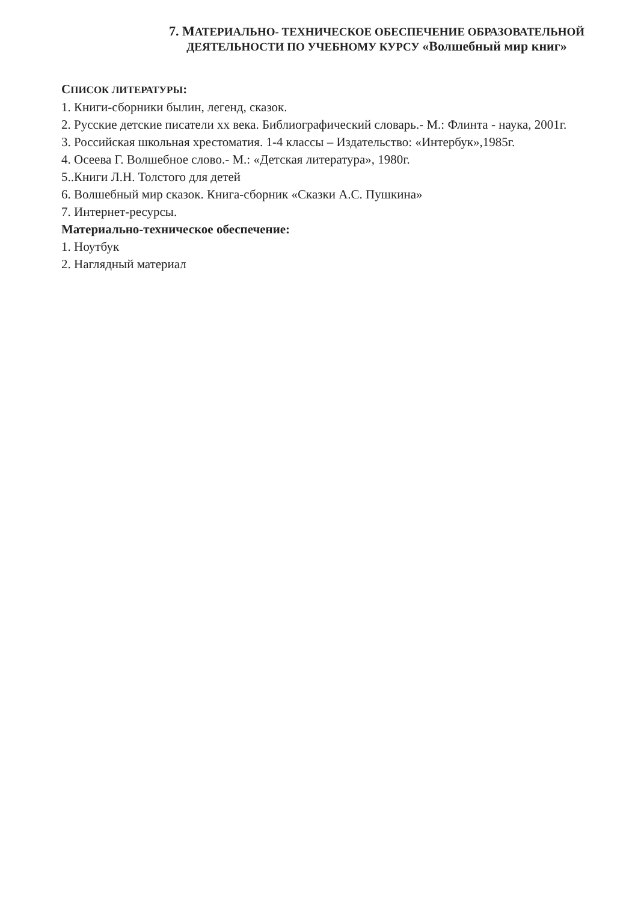7. МАТЕРИАЛЬНО- ТЕХНИЧЕСКОЕ ОБЕСПЕЧЕНИЕ ОБРАЗОВАТЕЛЬНОЙ
ДЕЯТЕЛЬНОСТИ ПО УЧЕБНОМУ КУРСУ «Волшебный мир книг»
СПИСОК ЛИТЕРАТУРЫ:
1. Книги-сборники былин, легенд, сказок.
2. Русские детские писатели хх века. Библиографический словарь.- М.: Флинта - наука, 2001г.
3. Российская школьная хрестоматия. 1-4 классы – Издательство: «Интербук»,1985г.
4. Осеева Г. Волшебное слово.- М.: «Детская литература», 1980г.
5..Книги Л.Н. Толстого для детей
6. Волшебный мир сказок. Книга-сборник «Сказки А.С. Пушкина»
7. Интернет-ресурсы.
Материально-техническое обеспечение:
1. Ноутбук
2. Наглядный материал